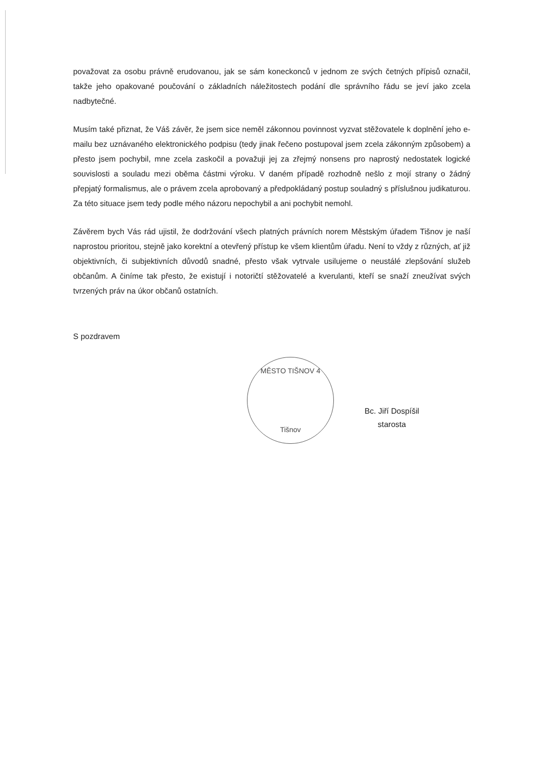považovat za osobu právně erudovanou, jak se sám koneckonců v jednom ze svých četných přípisů označil, takže jeho opakované poučování o základních náležitostech podání dle správního řádu se jeví jako zcela nadbytečné.
Musím také přiznat, že Váš závěr, že jsem sice neměl zákonnou povinnost vyzvat stěžovatele k doplnění jeho e-mailu bez uznávaného elektronického podpisu (tedy jinak řečeno postupoval jsem zcela zákonným způsobem) a přesto jsem pochybil, mne zcela zaskočil a považuji jej za zřejmý nonsens pro naprostý nedostatek logické souvislosti a souladu mezi oběma částmi výroku. V daném případě rozhodně nešlo z mojí strany o žádný přepjatý formalismus, ale o právem zcela aprobovaný a předpokládaný postup souladný s příslušnou judikaturou. Za této situace jsem tedy podle mého názoru nepochybil a ani pochybit nemohl.
Závěrem bych Vás rád ujistil, že dodržování všech platných právních norem Městským úřadem Tišnov je naší naprostou prioritou, stejně jako korektní a otevřený přístup ke všem klientům úřadu. Není to vždy z různých, ať již objektivních, či subjektivních důvodů snadné, přesto však vytrvale usilujeme o neustálé zlepšování služeb občanům. A činíme tak přesto, že existují i notoričtí stěžovatelé a kverulanti, kteří se snaží zneužívat svých tvrzených práv na úkor občanů ostatních.
S pozdravem
MĚSTO TIŠNOV 4
Tišnov
Bc. Jiří Dospíšil
starosta